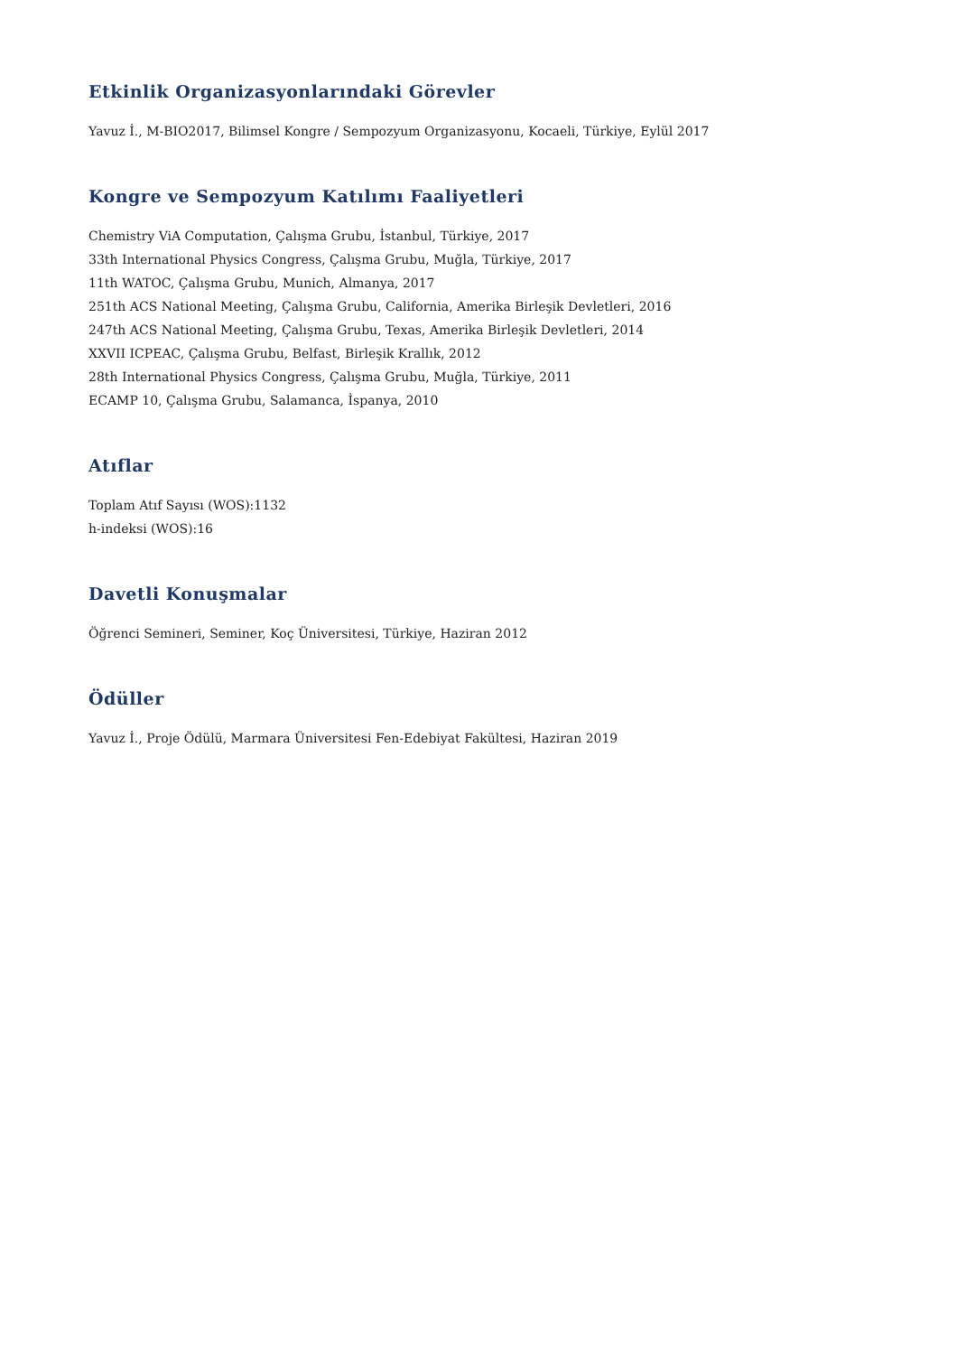Etkinlik Organizasyonlarındaki Görevler
Yavuz İ., M-BIO2017, Bilimsel Kongre / Sempozyum Organizasyonu, Kocaeli, Türkiye, Eylül 2017
Kongre ve Sempozyum Katılımı Faaliyetleri
Chemistry ViA Computation, Çalışma Grubu, İstanbul, Türkiye, 2017
33th International Physics Congress, Çalışma Grubu, Muğla, Türkiye, 2017
11th WATOC, Çalışma Grubu, Munich, Almanya, 2017
251th ACS National Meeting, Çalışma Grubu, California, Amerika Birleşik Devletleri, 2016
247th ACS National Meeting, Çalışma Grubu, Texas, Amerika Birleşik Devletleri, 2014
XXVII ICPEAC, Çalışma Grubu, Belfast, Birleşik Krallık, 2012
28th International Physics Congress, Çalışma Grubu, Muğla, Türkiye, 2011
ECAMP 10, Çalışma Grubu, Salamanca, İspanya, 2010
Atıflar
Toplam Atıf Sayısı (WOS):1132
h-indeksi (WOS):16
Davetli Konuşmalar
Öğrenci Semineri, Seminer, Koç Üniversitesi, Türkiye, Haziran 2012
Ödüller
Yavuz İ., Proje Ödülü, Marmara Üniversitesi Fen-Edebiyat Fakültesi, Haziran 2019